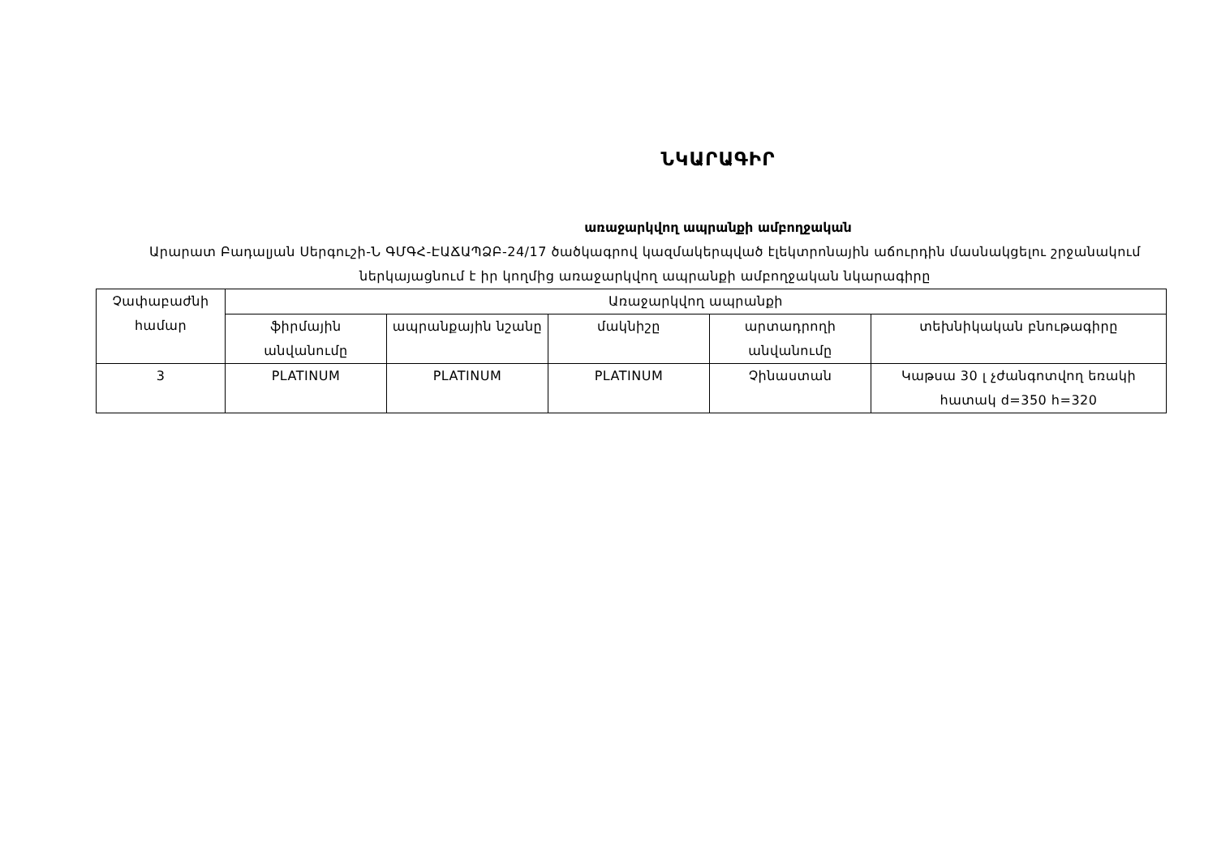ՆԿԱՐԱԳԻՐ
առաջարկվող ապրանքի ամբողջական
Արարատ Բադալյան Սերգուշի-Ն ԳՄԳՀ-ԷԱՃԱՊՁԲ-24/17 ծածկագրով կազմակերպված էլեկտրոնային աճուրդին մասնակցելու շրջանակում ներկայացնում է իր կողմից առաջարկվող ապրանքի ամբողջական նկարագիրը
| Չափաբաժնի համար | Առաջարկվող ապրանքի | | | | |
| | ֆիրմային անվանումը | ապրանքային նշանը | մակնիշը | արտադրողի անվանումը | տեխնիկական բնութագիրը |
| 3 | PLATINUM | PLATINUM | PLATINUM | Չինաստան | Կաթսա 30 լ չժանգոտվող եռակի հատակ d=350 h=320 |